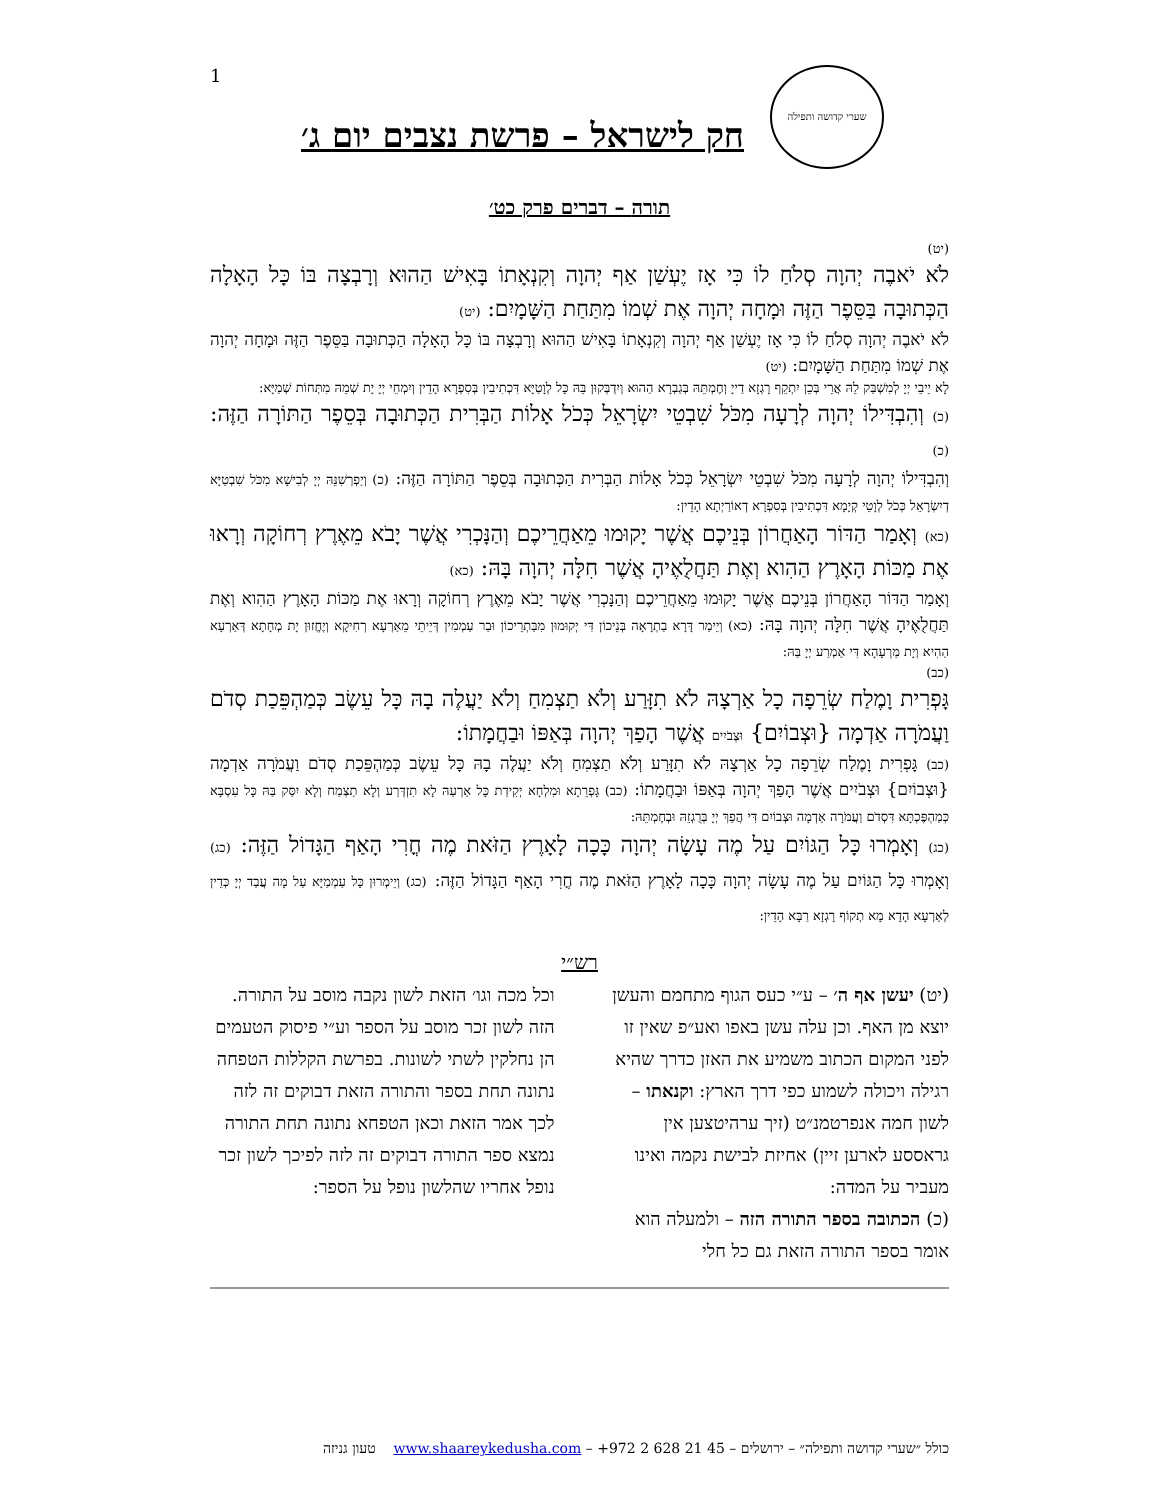1 שערי קדושה ותפילה
חק לישראל – פרשת נצבים יום ג׳
תורה – דברים פרק כט׳
(יט)
לֹא יֹאבֶה יְהוָה סְלֹחַ לוֹ כִּי אָז יֶעְשַׁן אַף יְהוָה וְקִנְאָתוֹ בָּאִישׁ הַהוּא וְרָבְצָה בּוֹ כָּל הָאָלָה הַכְּתוּבָה בַּסֵּפֶר הַזֶּה וּמָחָה יְהוָה אֶת שְׁמוֹ מִתַּחַת הַשָּׁמָיִם: (יט)
לֹא יֹאבֶה יְהוָה סְלֹחַ לוֹ כִּי אָז יֶעְשַׁן אַף יְהוָה וְקִנְאָתוֹ בָּאִישׁ הַהוּא וְרָבְצָה בּוֹ כָּל הָאָלָה הַכְּתוּבָה בַּסֵּפֶר הַזֶּה וּמָחָה יְהוָה אֶת שְׁמוֹ מִתַּחַת הַשָּׁמָיִם: (יט)
לָא יֵיבֵי יְיָ לְמִשְׁבַּק לֵהּ אֲרֵי בְּכֵן יִתְקֵף רָגְזָא דַייָ וְחֶמְתֵּהּ בְּגַבְרָא הַהוּא וְיִדְבְּקוּן בֵּהּ כָּל לְוָטַיָּא דִּכְתִיבִין בְּסִפְרָא הָדֵין וְיִמְחֵי יְיָ יָת שְׁמֵהּ מִתְּחוֹת שְׁמַיָּא:
(כ) וְהִבְדִּילוֹ יְהוָה לְרָעָה מִכֹּל שִׁבְטֵי יִשְׂרָאֵל כְּכֹל אָלוֹת הַבְּרִית הַכְּתוּבָה בְּסֵפֶר הַתּוֹרָה הַזֶּה: (כ)
וְהִבְדִּילוֹ יְהוָה לְרָעָה מִכֹּל שִׁבְטֵי יִשְׂרָאֵל כְּכֹל אָלוֹת הַבְּרִית הַכְּתוּבָה בְּסֵפֶר הַתּוֹרָה הַזֶּה: (כ) וְיַפְרְשִׁנֵּהּ יְיָ לְבִישָׁא מִכֹּל שִׁבְטַיָּא דְיִשְׂרָאֵל כְּכֹל לְוָטֵי קְיָמָא דִּכְתִיבִין בְּסִפְרָא דְאוֹרַיְתָא הָדֵין:
(כא) וְאָמַר הַדּוֹר הָאַחֲרוֹן בְּנֵיכֶם אֲשֶׁר יָקוּמוּ מֵאַחֲרֵיכֶם וְהַנָּכְרִי אֲשֶׁר יָבֹא מֵאֶרֶץ רְחוֹקָה וְרָאוּ אֶת מַכּוֹת הָאָרֶץ הַהִוא וְאֶת תַּחֲלֻאֶיהָ אֲשֶׁר חִלָּה יְהוָה בָּהּ: (כא)
וְאָמַר הַדּוֹר הָאַחֲרוֹן בְּנֵיכֶם אֲשֶׁר יָקוּמוּ מֵאַחֲרֵיכֶם וְהַנָּכְרִי אֲשֶׁר יָבֹא מֵאֶרֶץ רְחוֹקָה וְרָאוּ אֶת מַכּוֹת הָאָרֶץ הַהִוא וְאֶת תַּחֲלֻאֶיהָ אֲשֶׁר חִלָּה יְהוָה בָּהּ: (כא) וְיֵימַר דָּרָא בַתְרָאָה בְּנֵיכוֹן דִּי יְקוּמוּן מִבַּתְרֵיכוֹן וּבַר עַמְמִין דְּיֵיתֵי מֵאַרְעָא רְחִיקָא וְיֶחֱזוּן יָת מְחָתָא דְּאַרְעָא הַהִיא וְיָת מַרְעָהָא דִּי אַמְרַע יְיָ בַּהּ:
(כב)
גָּפְרִית וָמֶלַח שְׂרֵפָה כָל אַרְצָהּ לֹא תִזָּרַע וְלֹא תַצְמִחַ וְלֹא יַעֲלֶה בָהּ כָּל עֵשֶׂב כְּמַהְפֵּכַת סְדֹם וַעֲמֹרָה אַדְמָה {וּצְבוֹיִם} וּצְבֹיִים אֲשֶׁר הָפַךְ יְהוָה בְּאַפּוֹ וּבַחֲמָתוֹ:
(כב) גָּפְרִית וָמֶלַח שְׂרֵפָה כָל אַרְצָהּ לֹא תִזָּרַע וְלֹא תַצְמִחַ וְלֹא יַעֲלֶה בָהּ כָּל עֵשֶׂב כְּמַהְפֵּכַת סְדֹם וַעֲמֹרָה אַדְמָה {וּצְבוֹיִם} וּצְבֹיִים אֲשֶׁר הָפַךְ יְהוָה בְּאַפּוֹ וּבַחֲמָתוֹ: (כב) גָּפְרֵתָא וּמִלְחָא יְקִידַת כָּל אַרְעַהּ לָא תִזְדְּרַע וְלָא תַצְמַח וְלָא יִסַּק בַּהּ כָּל עִסְבָּא כְּמַהְפֶּכְתָּא דִּסְדֹם וַעֲמֹרָה אַדְמָה וּצְבוֹיִם דִּי הֲפַךְ יְיָ בְּרֻגְזֵהּ וּבְחֶמְתֵּהּ:
(כג) וְאָמְרוּ כָּל הַגּוֹיִם עַל מֶה עָשָׂה יְהוָה כָּכָה לָאָרֶץ הַזֹּאת מֶה חֳרִי הָאַף הַגָּדוֹל הַזֶּה: (כג) וְאָמְרוּ כָּל הַגּוֹיִם עַל מֶה עָשָׂה יְהוָה כָּכָה לָאָרֶץ הַזֹּאת מֶה חֳרִי הָאַף הַגָּדוֹל הַזֶּה: (כג) וְיֵימְרוּן כָּל עַמְמַיָּא עַל מָה עֲבַד יְיָ כְּדֵין לְאַרְעָא הָדָא מָא תְקוֹף רָגְזָא רַבָּא הָדֵין:
רש״י
(יט) יעשן אף ה׳ – ע״י כעס הגוף מתחמם והעשן יוצא מן האף. וכן עלה עשן באפו ואע״פ שאין זו לפני המקום הכתוב משמיע את האזן כדרך שהיא רגילה ויכולה לשמוע כפי דרך הארץ: וקנאתו – לשון חמה אנפרטמנ״ט (זיך ערהיטצען אין גראססע לארען זיין) אחיזת לבישת נקמה ואינו מעביר על המדה:
(כ) הכתובה בספר התורה הזה – ולמעלה הוא אומר בספר התורה הזאת גם כל חלי
וכל מכה וגו׳ הזאת לשון נקבה מוסב על התורה. הזה לשון זכר מוסב על הספר וע״י פיסוק הטעמים הן נחלקין לשתי לשונות. בפרשת הקללות הטפחה נתונה תחת בספר והתורה הזאת דבוקים זה לזה לכך אמר הזאת וכאן הטפחא נתונה תחת התורה נמצא ספר התורה דבוקים זה לזה לפיכך לשון זכר נופל אחריו שהלשון נופל על הספר:
כולל ״שערי קדושה ותפילה״ – ירושלים – 45 21 628 2 972+ – www.shaareykedusha.com טעון גניזה